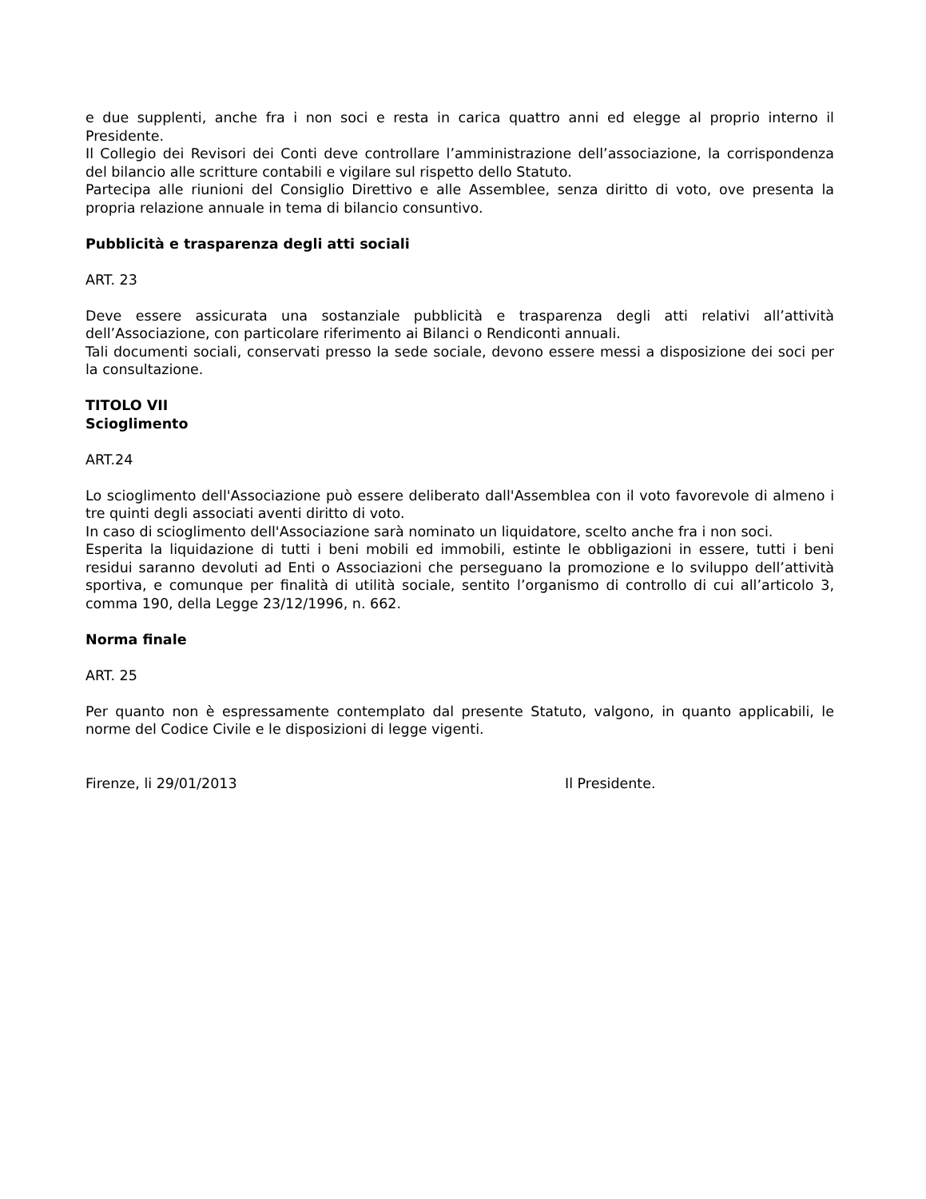e due supplenti, anche fra i non soci e resta in carica quattro anni ed elegge al proprio interno il Presidente.
Il Collegio dei Revisori dei Conti deve controllare l’amministrazione dell’associazione, la corrispondenza del bilancio alle scritture contabili e vigilare sul rispetto dello Statuto.
Partecipa alle riunioni del Consiglio Direttivo e alle Assemblee, senza diritto di voto, ove presenta la propria relazione annuale in tema di bilancio consuntivo.
Pubblicità e trasparenza degli atti sociali
ART. 23
Deve essere assicurata una sostanziale pubblicità e trasparenza degli atti relativi all’attività dell’Associazione, con particolare riferimento ai Bilanci o Rendiconti annuali.
Tali documenti sociali, conservati presso la sede sociale, devono essere messi a disposizione dei soci per la consultazione.
TITOLO VII
Scioglimento
ART.24
Lo scioglimento dell'Associazione può essere deliberato dall'Assemblea con il voto favorevole di almeno i tre quinti degli associati aventi diritto di voto.
In caso di scioglimento dell'Associazione sarà nominato un liquidatore, scelto anche fra i non soci.
Esperita la liquidazione di tutti i beni mobili ed immobili, estinte le obbligazioni in essere, tutti i beni residui saranno devoluti ad Enti o Associazioni che perseguano la promozione e lo sviluppo dell’attività sportiva, e comunque per finalità di utilità sociale, sentito l’organismo di controllo di cui all’articolo 3, comma 190, della Legge 23/12/1996, n. 662.
Norma finale
ART. 25
Per quanto non è espressamente contemplato dal presente Statuto, valgono, in quanto applicabili, le norme del Codice Civile e le disposizioni di legge vigenti.
Firenze, li 29/01/2013 Il Presidente.